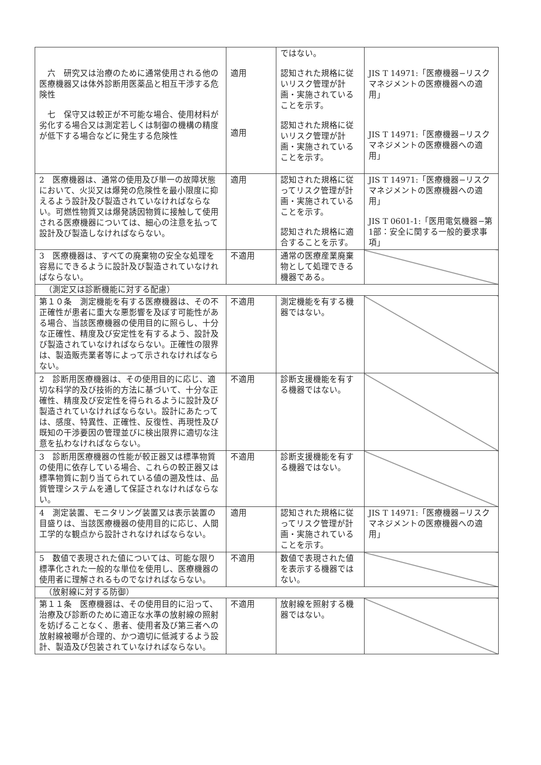| 六 研究又は治療のために通常使用される他の医療機器又は体外診断用医薬品と相互干渉する危険性 七 保守又は較正が不可能な場合、使用材料が劣化する場合又は測定若しくは制御の機構の精度が低下する場合などに発生する危険性 | 適用 適用 | ではない。 認知された規格に従いリスク管理が計画・実施されていることを示す。 認知された規格に従いリスク管理が計画・実施されていることを示す。 | JIS T 14971:「医療機器−リスクマネジメントの医療機器への適用」 JIS T 14971:「医療機器−リスクマネジメントの医療機器への適用」 |
| 2 医療機器は、通常の使用及び単一の故障状態において、火災又は爆発の危険性を最小限度に抑えるよう設計及び製造されていなければならない。可燃性物質又は爆発誘因物質に接触して使用される医療機器については、細心の注意を払って設計及び製造しなければならない。 | 適用 | 認知された規格に従ってリスク管理が計画・実施されていることを示す。 認知された規格に適合することを示す。 | JIS T 14971:「医療機器−リスクマネジメントの医療機器への適用」 JIS T 0601-1:「医用電気機器−第1部：安全に関する一般的要求事項」 |
| 3 医療機器は、すべての廃棄物の安全な処理を容易にできるように設計及び製造されていなければならない。 | 不適用 | 通常の医療産業廃棄物として処理できる機器である。 | |
| （測定又は診断機能に対する配慮） | | | |
| 第１０条 測定機能を有する医療機器は、その不正確性が患者に重大な悪影響を及ぼす可能性がある場合、当該医療機器の使用目的に照らし、十分な正確性、精度及び安定性を有するよう、設計及び製造されていなければならない。正確性の限界は、製造販売業者等によって示されなければならない。 | 不適用 | 測定機能を有する機器ではない。 | |
| 2 診断用医療機器は、その使用目的に応じ、適切な科学的及び技術的方法に基づいて、十分な正確性、精度及び安定性を得られるように設計及び製造されていなければならない。設計にあたっては、感度、特異性、正確性、反復性、再現性及び既知の干渉要因の管理並びに検出限界に適切な注意を払わなければならない。 | 不適用 | 診断支援機能を有する機器ではない。 | |
| 3 診断用医療機器の性能が較正器又は標準物質の使用に依存している場合、これらの較正器又は標準物質に割り当てられている値の遡及性は、品質管理システムを通して保証されなければならない。 | 不適用 | 診断支援機能を有する機器ではない。 | |
| 4 測定装置、モニタリング装置又は表示装置の目盛りは、当該医療機器の使用目的に応じ、人間工学的な観点から設計されなければならない。 | 適用 | 認知された規格に従ってリスク管理が計画・実施されていることを示す。 | JIS T 14971:「医療機器−リスクマネジメントの医療機器への適用」 |
| 5 数値で表現された値については、可能な限り標準化された一般的な単位を使用し、医療機器の使用者に理解されるものでなければならない。 | 不適用 | 数値で表現された値を表示する機器ではない。 | |
| （放射線に対する防御） | | | |
| 第１１条 医療機器は、その使用目的に沿って、治療及び診断のために適正な水準の放射線の照射を妨げることなく、患者、使用者及び第三者への放射線被曝が合理的、かつ適切に低減するよう設計、製造及び包装されていなければならない。 | 不適用 | 放射線を照射する機器ではない。 | |